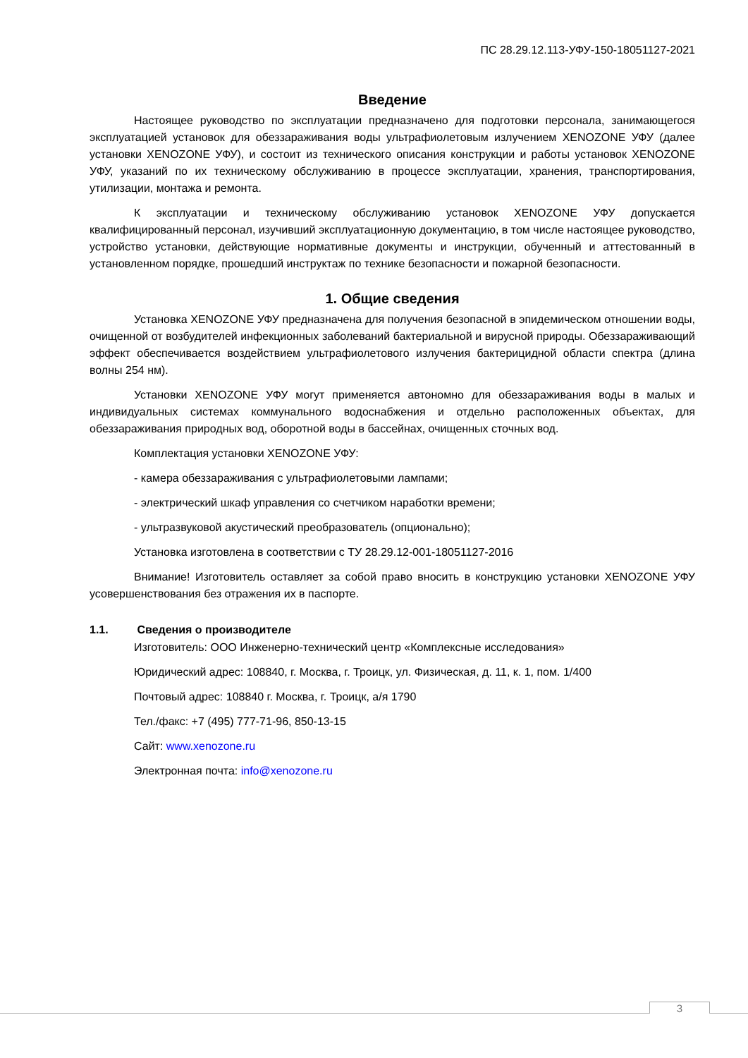ПС 28.29.12.113-УФУ-150-18051127-2021
Введение
Настоящее руководство по эксплуатации предназначено для подготовки персонала, занимающегося эксплуатацией установок для обеззараживания воды ультрафиолетовым излучением XENOZONE УФУ (далее установки XENOZONE УФУ), и состоит из технического описания конструкции и работы установок XENOZONE УФУ, указаний по их техническому обслуживанию в процессе эксплуатации, хранения, транспортирования, утилизации, монтажа и ремонта.
К эксплуатации и техническому обслуживанию установок XENOZONE УФУ допускается квалифицированный персонал, изучивший эксплуатационную документацию, в том числе настоящее руководство, устройство установки, действующие нормативные документы и инструкции, обученный и аттестованный в установленном порядке, прошедший инструктаж по технике безопасности и пожарной безопасности.
1. Общие сведения
Установка XENOZONE УФУ предназначена для получения безопасной в эпидемическом отношении воды, очищенной от возбудителей инфекционных заболеваний бактериальной и вирусной природы. Обеззараживающий эффект обеспечивается воздействием ультрафиолетового излучения бактерицидной области спектра (длина волны 254 нм).
Установки XENOZONE УФУ могут применяется автономно для обеззараживания воды в малых и индивидуальных системах коммунального водоснабжения и отдельно расположенных объектах, для обеззараживания природных вод, оборотной воды в бассейнах, очищенных сточных вод.
Комплектация установки XENOZONE УФУ:
- камера обеззараживания с ультрафиолетовыми лампами;
- электрический шкаф управления со счетчиком наработки времени;
- ультразвуковой акустический преобразователь (опционально);
Установка изготовлена в соответствии с ТУ 28.29.12-001-18051127-2016
Внимание! Изготовитель оставляет за собой право вносить в конструкцию установки XENOZONE УФУ усовершенствования без отражения их в паспорте.
1.1. Сведения о производителе
Изготовитель: ООО Инженерно-технический центр «Комплексные исследования»
Юридический адрес: 108840, г. Москва, г. Троицк, ул. Физическая, д. 11, к. 1, пом. 1/400
Почтовый адрес: 108840 г. Москва, г. Троицк, а/я 1790
Тел./факс: +7 (495) 777-71-96, 850-13-15
Сайт: www.xenozone.ru
Электронная почта: info@xenozone.ru
3